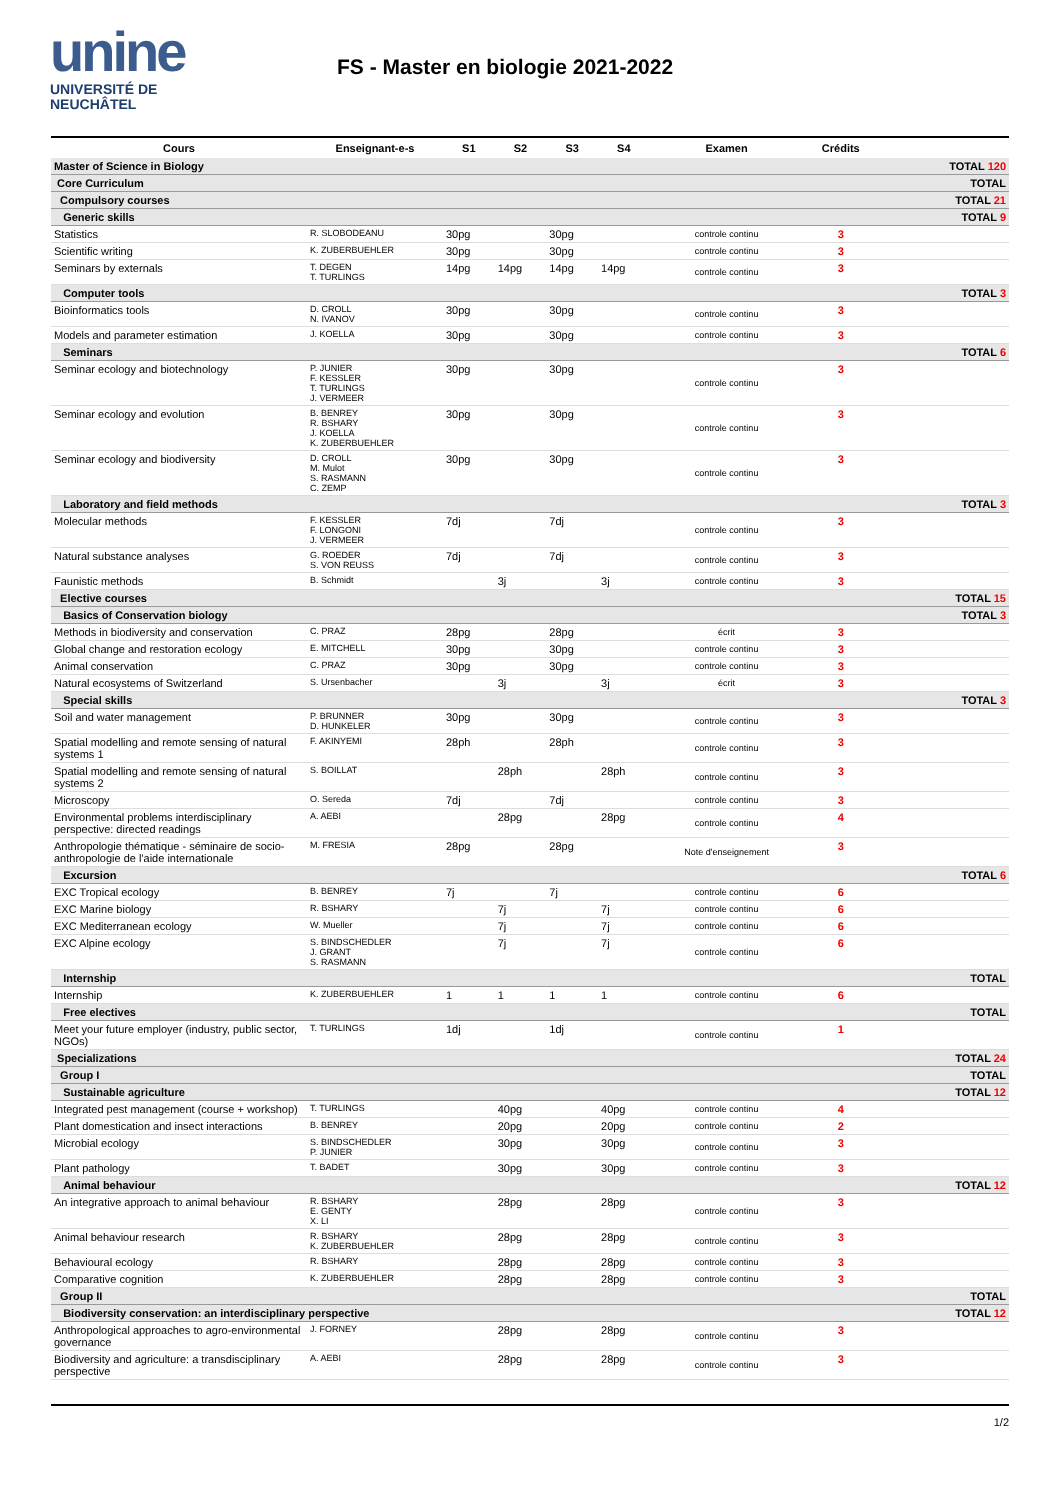unine
UNIVERSITÉ DE
NEUCHÂTEL
FS - Master en biologie 2021-2022
| Cours | Enseignant-e-s | S1 | S2 | S3 | S4 | Examen | Crédits | |
| --- | --- | --- | --- | --- | --- | --- | --- | --- |
| Master of Science in Biology | | | | | | | | TOTAL 120 |
| Core Curriculum | | | | | | | | TOTAL |
| Compulsory courses | | | | | | | | TOTAL 21 |
| Generic skills | | | | | | | | TOTAL 9 |
| Statistics | R. SLOBODEANU | 30pg | | 30pg | | controle continu | 3 | |
| Scientific writing | K. ZUBERBUEHLER | 30pg | | 30pg | | controle continu | 3 | |
| Seminars by externals | T. DEGEN T. TURLINGS | 14pg | 14pg | 14pg | 14pg | controle continu | 3 | |
| Computer tools | | | | | | | | TOTAL 3 |
| Bioinformatics tools | D. CROLL N. IVANOV | 30pg | | 30pg | | controle continu | 3 | |
| Models and parameter estimation | J. KOELLA | 30pg | | 30pg | | controle continu | 3 | |
| Seminars | | | | | | | | TOTAL 6 |
| Seminar ecology and biotechnology | P. JUNIER F. KESSLER T. TURLINGS J. VERMEER | 30pg | | 30pg | | controle continu | 3 | |
| Seminar ecology and evolution | B. BENREY R. BSHARY J. KOELLA K. ZUBERBUEHLER | 30pg | | 30pg | | controle continu | 3 | |
| Seminar ecology and biodiversity | D. CROLL M. Mulot S. RASMANN C. ZEMP | 30pg | | 30pg | | controle continu | 3 | |
| Laboratory and field methods | | | | | | | | TOTAL 3 |
| Molecular methods | F. KESSLER F. LONGONI J. VERMEER | 7dj | | 7dj | | controle continu | 3 | |
| Natural substance analyses | G. ROEDER S. VON REUSS | 7dj | | 7dj | | controle continu | 3 | |
| Faunistic methods | B. Schmidt | | 3j | | 3j | controle continu | 3 | |
| Elective courses | | | | | | | | TOTAL 15 |
| Basics of Conservation biology | | | | | | | | TOTAL 3 |
| Methods in biodiversity and conservation | C. PRAZ | 28pg | | 28pg | | écrit | 3 | |
| Global change and restoration ecology | E. MITCHELL | 30pg | | 30pg | | controle continu | 3 | |
| Animal conservation | C. PRAZ | 30pg | | 30pg | | controle continu | 3 | |
| Natural ecosystems of Switzerland | S. Ursenbacher | | 3j | | 3j | écrit | 3 | |
| Special skills | | | | | | | | TOTAL 3 |
| Soil and water management | P. BRUNNER D. HUNKELER | 30pg | | 30pg | | controle continu | 3 | |
| Spatial modelling and remote sensing of natural systems 1 | F. AKINYEMI | 28ph | | 28ph | | controle continu | 3 | |
| Spatial modelling and remote sensing of natural systems 2 | S. BOILLAT | | 28ph | | 28ph | controle continu | 3 | |
| Microscopy | O. Sereda | 7dj | | 7dj | | controle continu | 3 | |
| Environmental problems interdisciplinary perspective: directed readings | A. AEBI | | 28pg | | 28pg | controle continu | 4 | |
| Anthropologie thématique - séminaire de socio-anthropologie de l'aide internationale | M. FRESIA | 28pg | | 28pg | | Note d'enseignement | 3 | |
| Excursion | | | | | | | | TOTAL 6 |
| EXC Tropical ecology | B. BENREY | 7j | | 7j | | controle continu | 6 | |
| EXC Marine biology | R. BSHARY | | 7j | | 7j | controle continu | 6 | |
| EXC Mediterranean ecology | W. Mueller | | 7j | | 7j | controle continu | 6 | |
| EXC Alpine ecology | S. BINDSCHEDLER J. GRANT S. RASMANN | | 7j | | 7j | controle continu | 6 | |
| Internship | | | | | | | | TOTAL |
| Internship | K. ZUBERBUEHLER | 1 | 1 | 1 | 1 | controle continu | 6 | |
| Free electives | | | | | | | | TOTAL |
| Meet your future employer (industry, public sector, NGOs) | T. TURLINGS | 1dj | | 1dj | | controle continu | 1 | |
| Specializations | | | | | | | | TOTAL 24 |
| Group I | | | | | | | | TOTAL |
| Sustainable agriculture | | | | | | | | TOTAL 12 |
| Integrated pest management (course + workshop) | T. TURLINGS | | 40pg | | 40pg | controle continu | 4 | |
| Plant domestication and insect interactions | B. BENREY | | 20pg | | 20pg | controle continu | 2 | |
| Microbial ecology | S. BINDSCHEDLER P. JUNIER | | 30pg | | 30pg | controle continu | 3 | |
| Plant pathology | T. BADET | | 30pg | | 30pg | controle continu | 3 | |
| Animal behaviour | | | | | | | | TOTAL 12 |
| An integrative approach to animal behaviour | R. BSHARY E. GENTY X. LI | | 28pg | | 28pg | controle continu | 3 | |
| Animal behaviour research | R. BSHARY K. ZUBERBUEHLER | | 28pg | | 28pg | controle continu | 3 | |
| Behavioural ecology | R. BSHARY | | 28pg | | 28pg | controle continu | 3 | |
| Comparative cognition | K. ZUBERBUEHLER | | 28pg | | 28pg | controle continu | 3 | |
| Group II | | | | | | | | TOTAL |
| Biodiversity conservation: an interdisciplinary perspective | | | | | | | | TOTAL 12 |
| Anthropological approaches to agro-environmental governance | J. FORNEY | | 28pg | | 28pg | controle continu | 3 | |
| Biodiversity and agriculture: a transdisciplinary perspective | A. AEBI | | 28pg | | 28pg | controle continu | 3 | |
1/2